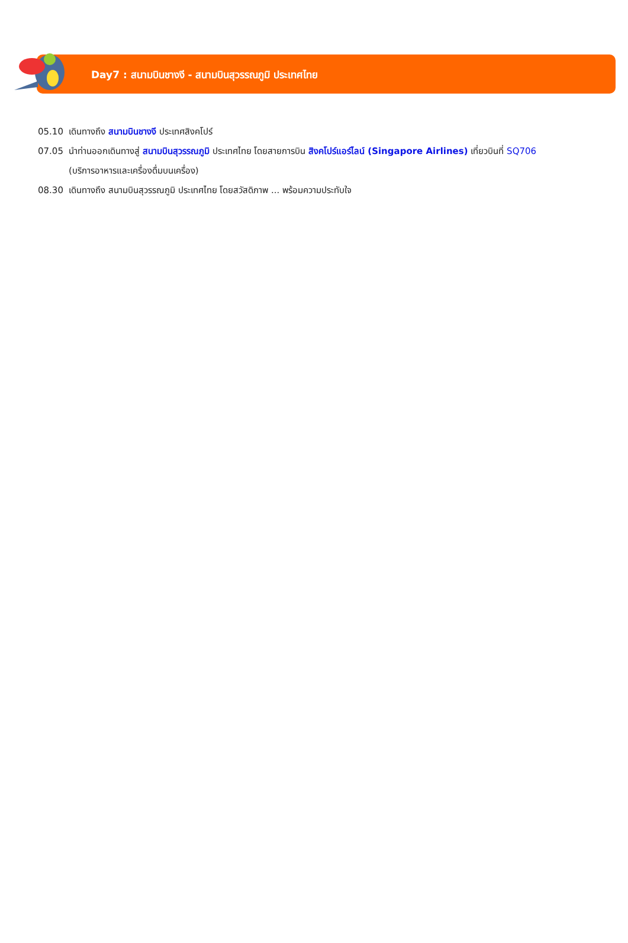Day7 : สนามบินชางงี - สนามบินสุวรรณภูมิ ประเทศไทย
05.10 เดินทางถึง สนามบินชางงี ประเทศสิงคโปร์
07.05 นำท่านออกเดินทางสู่ สนามบินสุวรรณภูมิ ประเทศไทย โดยสายการบิน สิงคโปร์แอร์ไลน์ (Singapore Airlines) เที่ยวบินที่ SQ706
(บริการอาหารและเครื่องดื่มบนเครื่อง)
08.30 เดินทางถึง สนามบินสุวรรณภูมิ ประเทศไทย โดยสวัสดิภาพ ... พร้อมความประทับใจ